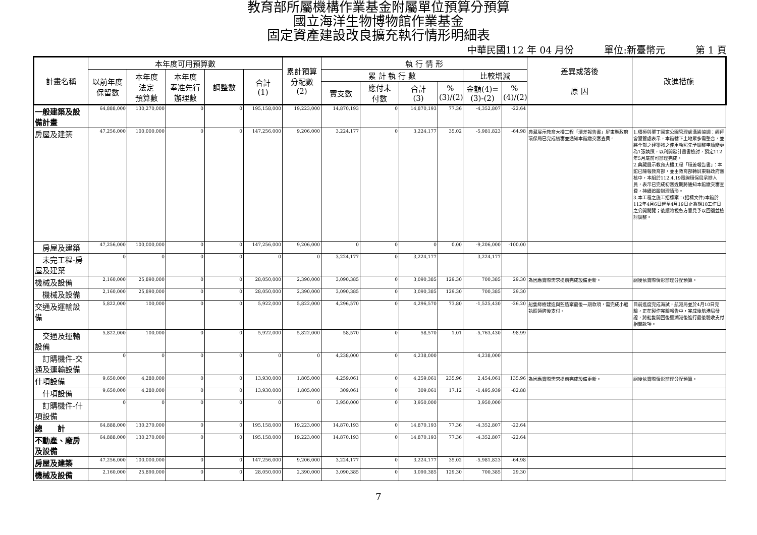教育部所屬機構作業基金附屬單位預算分預算
國立海洋生物博物館作業基金
固定資產建設改良擴充執行情形明細表
中華民國112 年 04 月份 單位:新臺幣元 第 1 頁
| 計畫名稱 | 本年度可用預算數 | | | | | 累計預算 分配數 (2) | 執 行 情 形 | | | | | | 差異或落後 原 因 | 改進措施 |
| --- | --- | --- | --- | --- | --- | --- | --- | --- | --- | --- | --- | --- | --- | --- |
| | 以前年度 保留數 | 本年度 法定 預算數 | 本年度 奉准先行 辦理數 | 調整數 | 合計 (1) | | 累 計 執 行 數 | | | | 比較增減 | | | |
| | | | | | | | 實支數 | 應付未 付數 | 合計 (3) | % (3)/(2) | 金額(4)= (3)-(2) | % (4)/(2) | | |
| 一般建築及設備計畫 | 64,888,000 | 130,270,000 | 0 | 0 | 195,158,000 | 19,223,000 | 14,870,193 | 0 | 14,870,193 | 77.36 | -4,352,807 | -22.64 | | |
| 房屋及建築 | 47,256,000 | 100,000,000 | 0 | 0 | 147,256,000 | 9,206,000 | 3,224,177 | 0 | 3,224,177 | 35.02 | -5,981,823 | -64.98 | 典藏展示教育大樓工程「環差報告書」屏東縣政府環保局已完成初審並通知本館繳交審查費。 | 1.積極與墾丁國家公園管理處溝通協調：經拜會墾管處表示，本館轄下土地眾多需整合，並將全部之建築物之使用執照先予調整申請變更為1張執照，以利開發計畫書檢討，預定112年5月底前可辦理完成。 2.典藏展示教育大樓工程「環差報告書」：本館已陳報教育部，並由教育部轉屏東縣政府審核中，本組於112.4.19電詢環保局承辦人員，表示已完成初審近期將通知本館繳交審查費，持續追蹤辦理情形。 3.本工程之施工招標案：(招標文件)本館於112年4月6日起至4月19日止為期10工作日之公開閱覽；後續將視各方意見予以回復並檢討調整。 |
| 房屋及建築 | 47,256,000 | 100,000,000 | 0 | 0 | 147,256,000 | 9,206,000 | 0 | 0 | 0 | 0.00 | -9,206,000 | -100.00 | | |
| 未完工程-房屋及建築 | 0 | 0 | 0 | 0 | 0 | 0 | 3,224,177 | 0 | 3,224,177 | | 3,224,177 | | | |
| 機械及設備 | 2,160,000 | 25,890,000 | 0 | 0 | 28,050,000 | 2,390,000 | 3,090,385 | 0 | 3,090,385 | 129.30 | 700,385 | 29.30 | 為因應實際需求提前完成設備更新。 | 嗣後依實際情形辦理分配預算。 |
| 機械及設備 | 2,160,000 | 25,890,000 | 0 | 0 | 28,050,000 | 2,390,000 | 3,090,385 | 0 | 3,090,385 | 129.30 | 700,385 | 29.30 | | |
| 交通及運輸設備 | 5,822,000 | 100,000 | 0 | 0 | 5,922,000 | 5,822,000 | 4,296,570 | 0 | 4,296,570 | 73.80 | -1,525,430 | -26.20 | 船隻綠樹建造與監造案最後一期款項，需完成小船執照領牌後支付。 | 目前進度完成海試，航港局並於4月10日完驗，正在製作完驗報告中，完成後航港局發證，將船隻開回後壁湖港後進行最後驗收支付相關款項。 |
| 交通及運輸設備 | 5,822,000 | 100,000 | 0 | 0 | 5,922,000 | 5,822,000 | 58,570 | 0 | 58,570 | 1.01 | -5,763,430 | -98.99 | | |
| 訂購機件-交通及運輸設備 | 0 | 0 | 0 | 0 | 0 | 0 | 4,238,000 | 0 | 4,238,000 | | 4,238,000 | | | |
| 什項設備 | 9,650,000 | 4,280,000 | 0 | 0 | 13,930,000 | 1,805,000 | 4,259,061 | 0 | 4,259,061 | 235.96 | 2,454,061 | 135.96 | 為因應實際需求提前完成設備更新。 | 嗣後依實際情形辦理分配預算。 |
| 什項設備 | 9,650,000 | 4,280,000 | 0 | 0 | 13,930,000 | 1,805,000 | 309,061 | 0 | 309,061 | 17.12 | -1,495,939 | -82.88 | | |
| 訂購機件-什項設備 | 0 | 0 | 0 | 0 | 0 | 0 | 3,950,000 | 0 | 3,950,000 | | 3,950,000 | | | |
| 總 計 | 64,888,000 | 130,270,000 | 0 | 0 | 195,158,000 | 19,223,000 | 14,870,193 | 0 | 14,870,193 | 77.36 | -4,352,807 | -22.64 | | |
| 不動產、廠房及設備 | 64,888,000 | 130,270,000 | 0 | 0 | 195,158,000 | 19,223,000 | 14,870,193 | 0 | 14,870,193 | 77.36 | -4,352,807 | -22.64 | | |
| 房屋及建築 | 47,256,000 | 100,000,000 | 0 | 0 | 147,256,000 | 9,206,000 | 3,224,177 | 0 | 3,224,177 | 35.02 | -5,981,823 | -64.98 | | |
| 機械及設備 | 2,160,000 | 25,890,000 | 0 | 0 | 28,050,000 | 2,390,000 | 3,090,385 | 0 | 3,090,385 | 129.30 | 700,385 | 29.30 | | |
7